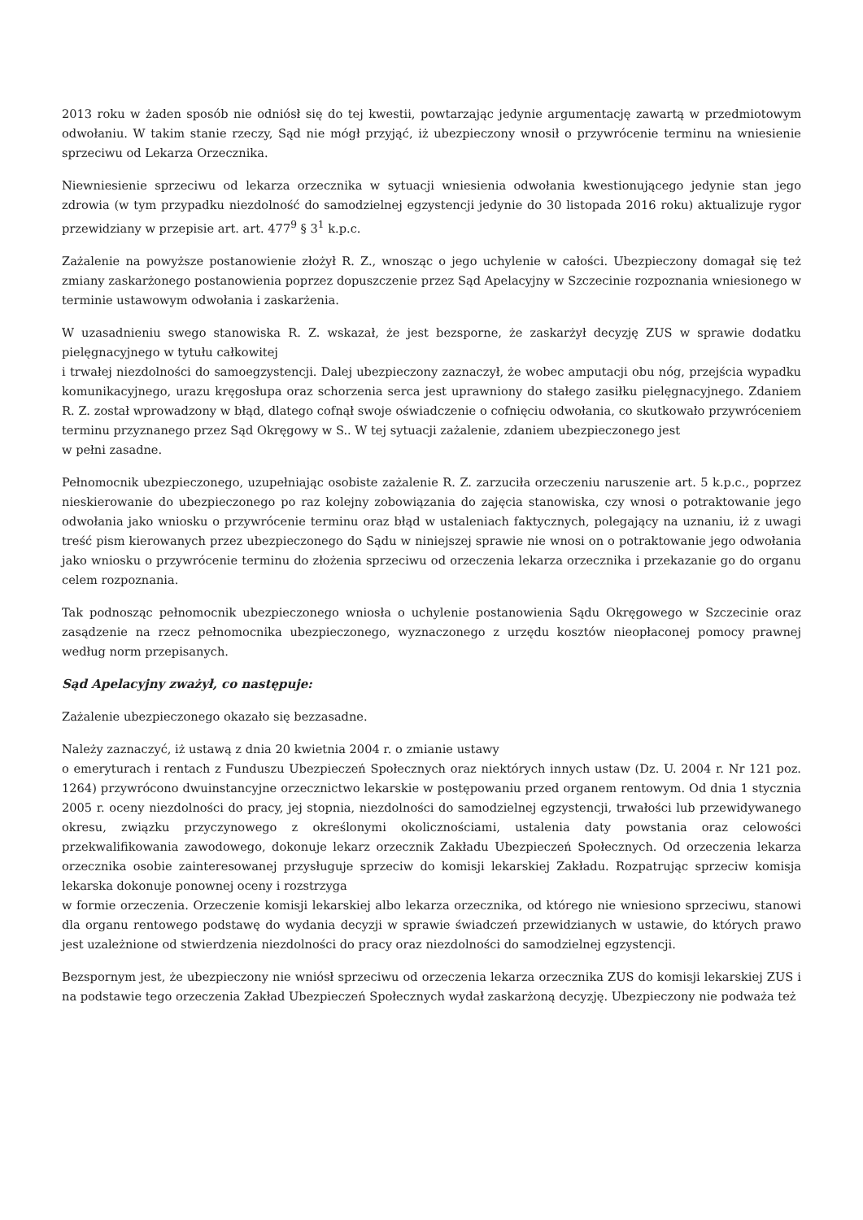2013 roku w żaden sposób nie odniósł się do tej kwestii, powtarzając jedynie argumentację zawartą w przedmiotowym odwołaniu. W takim stanie rzeczy, Sąd nie mógł przyjąć, iż ubezpieczony wnosił o przywrócenie terminu na wniesienie sprzeciwu od Lekarza Orzecznika.
Niewniesienie sprzeciwu od lekarza orzecznika w sytuacji wniesienia odwołania kwestionującego jedynie stan jego zdrowia (w tym przypadku niezdolność do samodzielnej egzystencji jedynie do 30 listopada 2016 roku) aktualizuje rygor przewidziany w przepisie art. art. 477<sup>9</sup> § 3<sup>1</sup> k.p.c.
Zażalenie na powyższe postanowienie złożył R. Z., wnosząc o jego uchylenie w całości. Ubezpieczony domagał się też zmiany zaskarżonego postanowienia poprzez dopuszczenie przez Sąd Apelacyjny w Szczecinie rozpoznania wniesionego w terminie ustawowym odwołania i zaskarżenia.
W uzasadnieniu swego stanowiska R. Z. wskazał, że jest bezsporne, że zaskarżył decyzję ZUS w sprawie dodatku pielęgnacyjnego w tytułu całkowitej
i trwałej niezdolności do samoegzystencji. Dalej ubezpieczony zaznaczył, że wobec amputacji obu nóg, przejścia wypadku komunikacyjnego, urazu kręgosłupa oraz schorzenia serca jest uprawniony do stałego zasiłku pielęgnacyjnego. Zdaniem R. Z. został wprowadzony w błąd, dlatego cofnął swoje oświadczenie o cofnięciu odwołania, co skutkowało przywróceniem terminu przyznanego przez Sąd Okręgowy w S.. W tej sytuacji zażalenie, zdaniem ubezpieczonego jest
w pełni zasadne.
Pełnomocnik ubezpieczonego, uzupełniając osobiste zażalenie R. Z. zarzuciła orzeczeniu naruszenie art. 5 k.p.c., poprzez nieskierowanie do ubezpieczonego po raz kolejny zobowiązania do zajęcia stanowiska, czy wnosi o potraktowanie jego odwołania jako wniosku o przywrócenie terminu oraz błąd w ustaleniach faktycznych, polegający na uznaniu, iż z uwagi treść pism kierowanych przez ubezpieczonego do Sądu w niniejszej sprawie nie wnosi on o potraktowanie jego odwołania jako wniosku o przywrócenie terminu do złożenia sprzeciwu od orzeczenia lekarza orzecznika i przekazanie go do organu celem rozpoznania.
Tak podnosząc pełnomocnik ubezpieczonego wniosła o uchylenie postanowienia Sądu Okręgowego w Szczecinie oraz zasądzenie na rzecz pełnomocnika ubezpieczonego, wyznaczonego z urzędu kosztów nieopłaconej pomocy prawnej według norm przepisanych.
Sąd Apelacyjny zważył, co następuje:
Zażalenie ubezpieczonego okazało się bezzasadne.
Należy zaznaczyć, iż ustawą z dnia 20 kwietnia 2004 r. o zmianie ustawy
o emeryturach i rentach z Funduszu Ubezpieczeń Społecznych oraz niektórych innych ustaw (Dz. U. 2004 r. Nr 121 poz. 1264) przywrócono dwuinstancyjne orzecznictwo lekarskie w postępowaniu przed organem rentowym. Od dnia 1 stycznia 2005 r. oceny niezdolności do pracy, jej stopnia, niezdolności do samodzielnej egzystencji, trwałości lub przewidywanego okresu, związku przyczynowego z określonymi okolicznościami, ustalenia daty powstania oraz celowości przekwalifikowania zawodowego, dokonuje lekarz orzecznik Zakładu Ubezpieczeń Społecznych. Od orzeczenia lekarza orzecznika osobie zainteresowanej przysługuje sprzeciw do komisji lekarskiej Zakładu. Rozpatrując sprzeciw komisja lekarska dokonuje ponownej oceny i rozstrzyga
w formie orzeczenia. Orzeczenie komisji lekarskiej albo lekarza orzecznika, od którego nie wniesiono sprzeciwu, stanowi dla organu rentowego podstawę do wydania decyzji w sprawie świadczeń przewidzianych w ustawie, do których prawo jest uzależnione od stwierdzenia niezdolności do pracy oraz niezdolności do samodzielnej egzystencji.
Bezspornym jest, że ubezpieczony nie wniósł sprzeciwu od orzeczenia lekarza orzecznika ZUS do komisji lekarskiej ZUS i na podstawie tego orzeczenia Zakład Ubezpieczeń Społecznych wydał zaskarżoną decyzję. Ubezpieczony nie podważa też